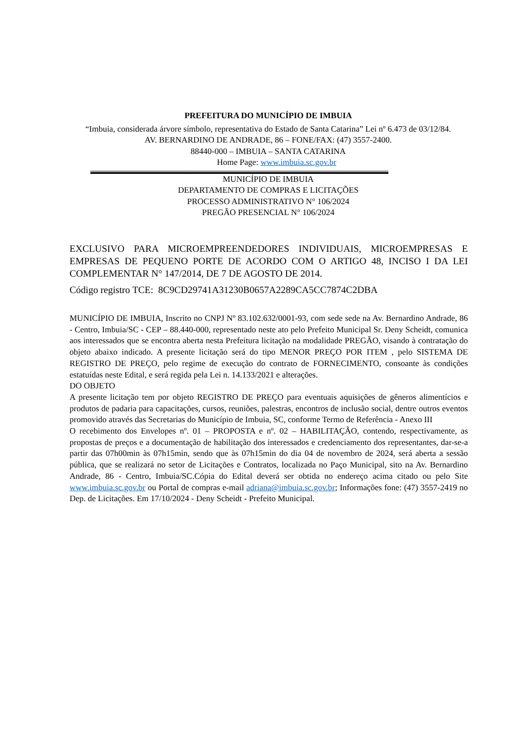PREFEITURA DO MUNICÍPIO DE IMBUIA
“Imbuia, considerada árvore símbolo, representativa do Estado de Santa Catarina” Lei nº 6.473 de 03/12/84.
AV. BERNARDINO DE ANDRADE, 86 – FONE/FAX: (47) 3557-2400.
88440-000 – IMBUIA – SANTA CATARINA
Home Page: www.imbuia.sc.gov.br
MUNICÍPIO DE IMBUIA
DEPARTAMENTO DE COMPRAS E LICITAÇÕES
PROCESSO ADMINISTRATIVO N° 106/2024
PREGÃO PRESENCIAL N° 106/2024
EXCLUSIVO PARA MICROEMPREENDEDORES INDIVIDUAIS, MICROEMPRESAS E EMPRESAS DE PEQUENO PORTE DE ACORDO COM O ARTIGO 48, INCISO I DA LEI COMPLEMENTAR N° 147/2014, DE 7 DE AGOSTO DE 2014.
Código registro TCE: 8C9CD29741A31230B0657A2289CA5CC7874C2DBA
MUNICÍPIO DE IMBUIA, Inscrito no CNPJ Nº 83.102.632/0001-93, com sede sede na Av. Bernardino Andrade, 86 - Centro, Imbuia/SC - CEP – 88.440-000, representado neste ato pelo Prefeito Municipal Sr. Deny Scheidt, comunica aos interessados que se encontra aberta nesta Prefeitura licitação na modalidade PREGÃO, visando à contratação do objeto abaixo indicado. A presente licitação será do tipo MENOR PREÇO POR ITEM , pelo SISTEMA DE REGISTRO DE PREÇO, pelo regime de execução do contrato de FORNECIMENTO, consoante às condições estatuídas neste Edital, e será regida pela Lei n. 14.133/2021 e alterações.
DO OBJETO
A presente licitação tem por objeto REGISTRO DE PREÇO para eventuais aquisições de gêneros alimentícios e produtos de padaria para capacitações, cursos, reuniões, palestras, encontros de inclusão social, dentre outros eventos promovido através das Secretarias do Município de Imbuia, SC, conforme Termo de Referência - Anexo III
O recebimento dos Envelopes nº. 01 – PROPOSTA e nº. 02 – HABILITAÇÃO, contendo, respectivamente, as propostas de preços e a documentação de habilitação dos interessados e credenciamento dos representantes, dar-se-a partir das 07h00min às 07h15min, sendo que às 07h15min do dia 04 de novembro de 2024, será aberta a sessão pública, que se realizará no setor de Licitações e Contratos, localizada no Paço Municipal, sito na Av. Bernardino Andrade, 86 - Centro, Imbuia/SC.Cópia do Edital deverá ser obtida no endereço acima citado ou pelo Site www.imbuia.sc.gov.br ou Portal de compras e-mail adriana@imbuia.sc.gov.br; Informações fone: (47) 3557-2419 no Dep. de Licitações. Em 17/10/2024 - Deny Scheidt - Prefeito Municipal.